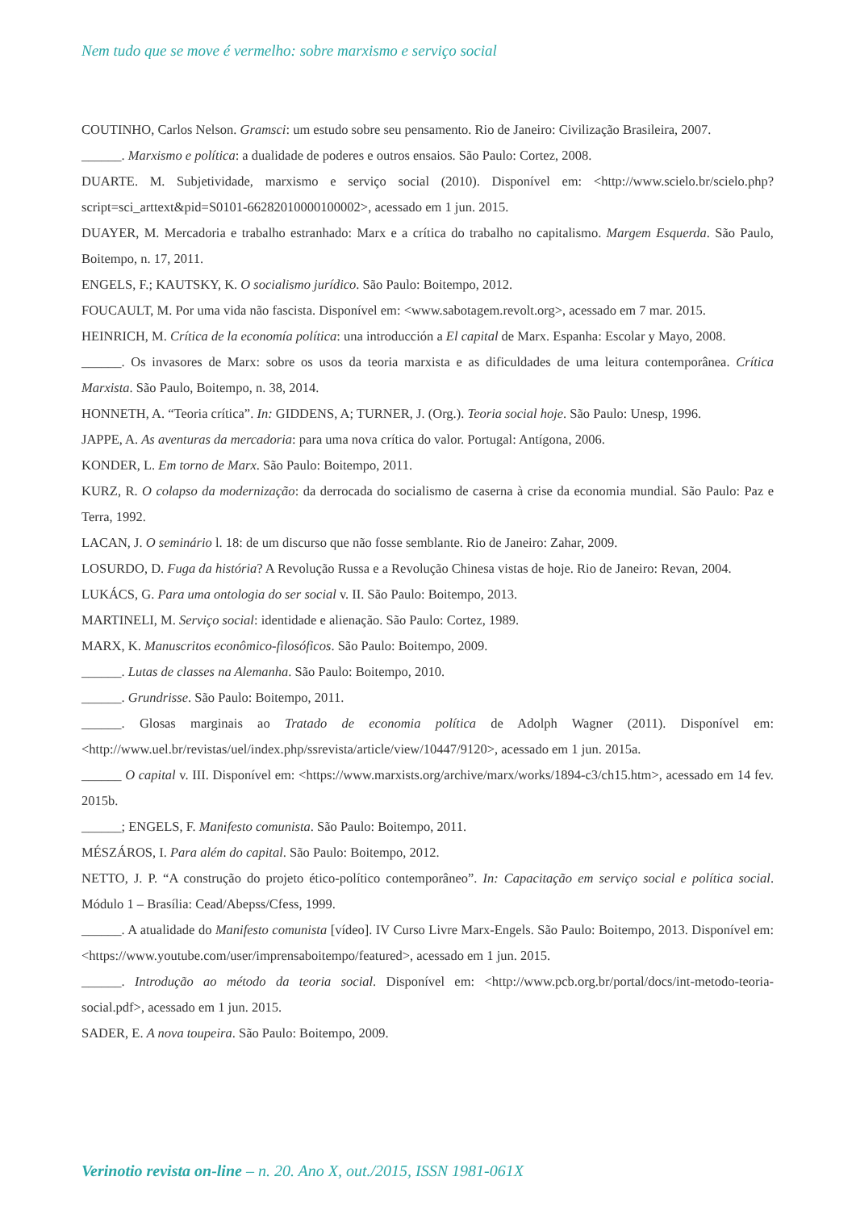Nem tudo que se move é vermelho: sobre marxismo e serviço social
COUTINHO, Carlos Nelson. Gramsci: um estudo sobre seu pensamento. Rio de Janeiro: Civilização Brasileira, 2007.
______. Marxismo e política: a dualidade de poderes e outros ensaios. São Paulo: Cortez, 2008.
DUARTE. M. Subjetividade, marxismo e serviço social (2010). Disponível em: <http://www.scielo.br/scielo.php?script=sci_arttext&pid=S0101-66282010000100002>, acessado em 1 jun. 2015.
DUAYER, M. Mercadoria e trabalho estranhado: Marx e a crítica do trabalho no capitalismo. Margem Esquerda. São Paulo, Boitempo, n. 17, 2011.
ENGELS, F.; KAUTSKY, K. O socialismo jurídico. São Paulo: Boitempo, 2012.
FOUCAULT, M. Por uma vida não fascista. Disponível em: <www.sabotagem.revolt.org>, acessado em 7 mar. 2015.
HEINRICH, M. Crítica de la economía política: una introducción a El capital de Marx. Espanha: Escolar y Mayo, 2008.
______. Os invasores de Marx: sobre os usos da teoria marxista e as dificuldades de uma leitura contemporânea. Crítica Marxista. São Paulo, Boitempo, n. 38, 2014.
HONNETH, A. “Teoria crítica”. In: GIDDENS, A; TURNER, J. (Org.). Teoria social hoje. São Paulo: Unesp, 1996.
JAPPE, A. As aventuras da mercadoria: para uma nova crítica do valor. Portugal: Antígona, 2006.
KONDER, L. Em torno de Marx. São Paulo: Boitempo, 2011.
KURZ, R. O colapso da modernização: da derrocada do socialismo de caserna à crise da economia mundial. São Paulo: Paz e Terra, 1992.
LACAN, J. O seminário l. 18: de um discurso que não fosse semblante. Rio de Janeiro: Zahar, 2009.
LOSURDO, D. Fuga da história? A Revolução Russa e a Revolução Chinesa vistas de hoje. Rio de Janeiro: Revan, 2004.
LUKÁCS, G. Para uma ontologia do ser social v. II. São Paulo: Boitempo, 2013.
MARTINELI, M. Serviço social: identidade e alienação. São Paulo: Cortez, 1989.
MARX, K. Manuscritos econômico-filosóficos. São Paulo: Boitempo, 2009.
______. Lutas de classes na Alemanha. São Paulo: Boitempo, 2010.
______. Grundrisse. São Paulo: Boitempo, 2011.
______. Glosas marginais ao Tratado de economia política de Adolph Wagner (2011). Disponível em: <http://www.uel.br/revistas/uel/index.php/ssrevista/article/view/10447/9120>, acessado em 1 jun. 2015a.
______ O capital v. III. Disponível em: <https://www.marxists.org/archive/marx/works/1894-c3/ch15.htm>, acessado em 14 fev. 2015b.
______; ENGELS, F. Manifesto comunista. São Paulo: Boitempo, 2011.
MÉSZÁROS, I. Para além do capital. São Paulo: Boitempo, 2012.
NETTO, J. P. “A construção do projeto ético-político contemporâneo”. In: Capacitação em serviço social e política social. Módulo 1 – Brasília: Cead/Abepss/Cfess, 1999.
______. A atualidade do Manifesto comunista [vídeo]. IV Curso Livre Marx-Engels. São Paulo: Boitempo, 2013. Disponível em: <https://www.youtube.com/user/imprensaboitempo/featured>, acessado em 1 jun. 2015.
______. Introdução ao método da teoria social. Disponível em: <http://www.pcb.org.br/portal/docs/int-metodo-teoria-social.pdf>, acessado em 1 jun. 2015.
SADER, E. A nova toupeira. São Paulo: Boitempo, 2009.
Verinotio revista on-line – n. 20. Ano X, out./2015, ISSN 1981-061X